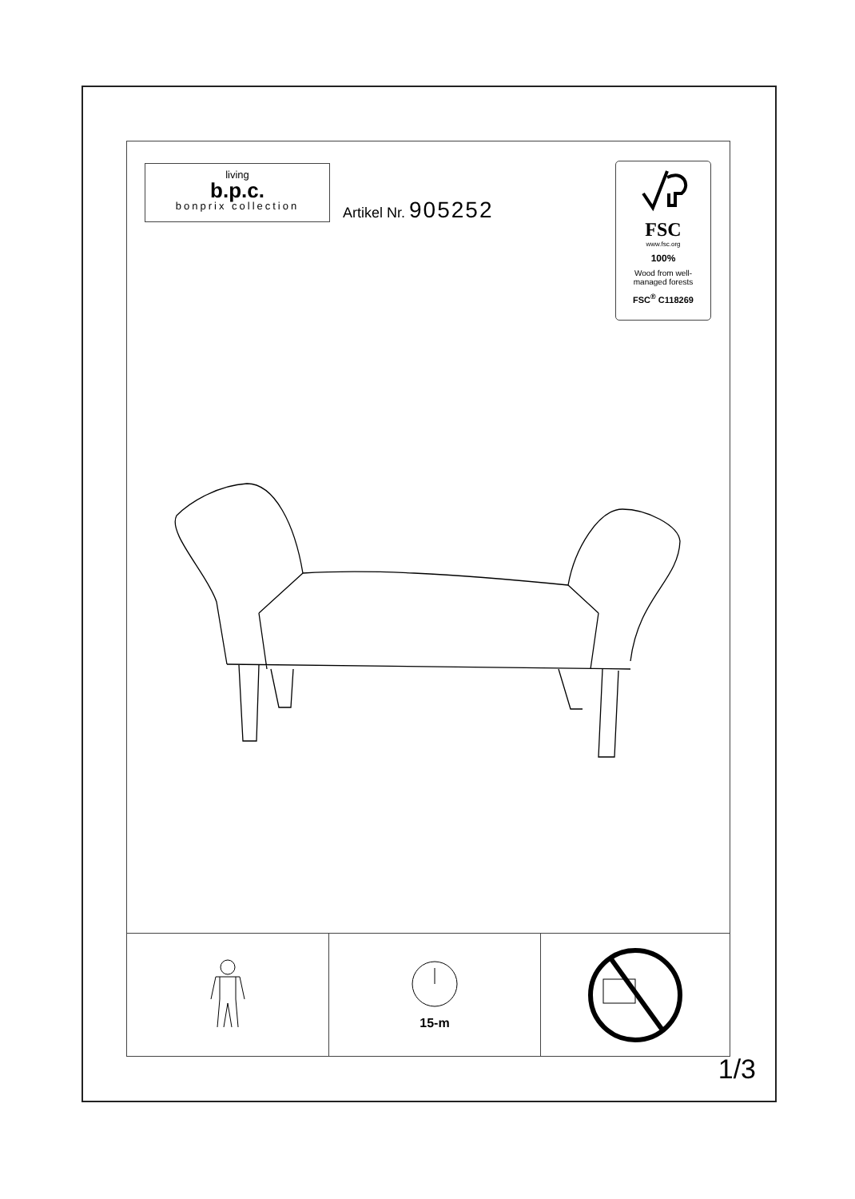living
b.p.c.
bonprix collection
Artikel Nr. 905252
FSC
www.fsc.org
100%
Wood from well-
managed forests
FSC<sup>®</sup> C118269
15-m
1/3